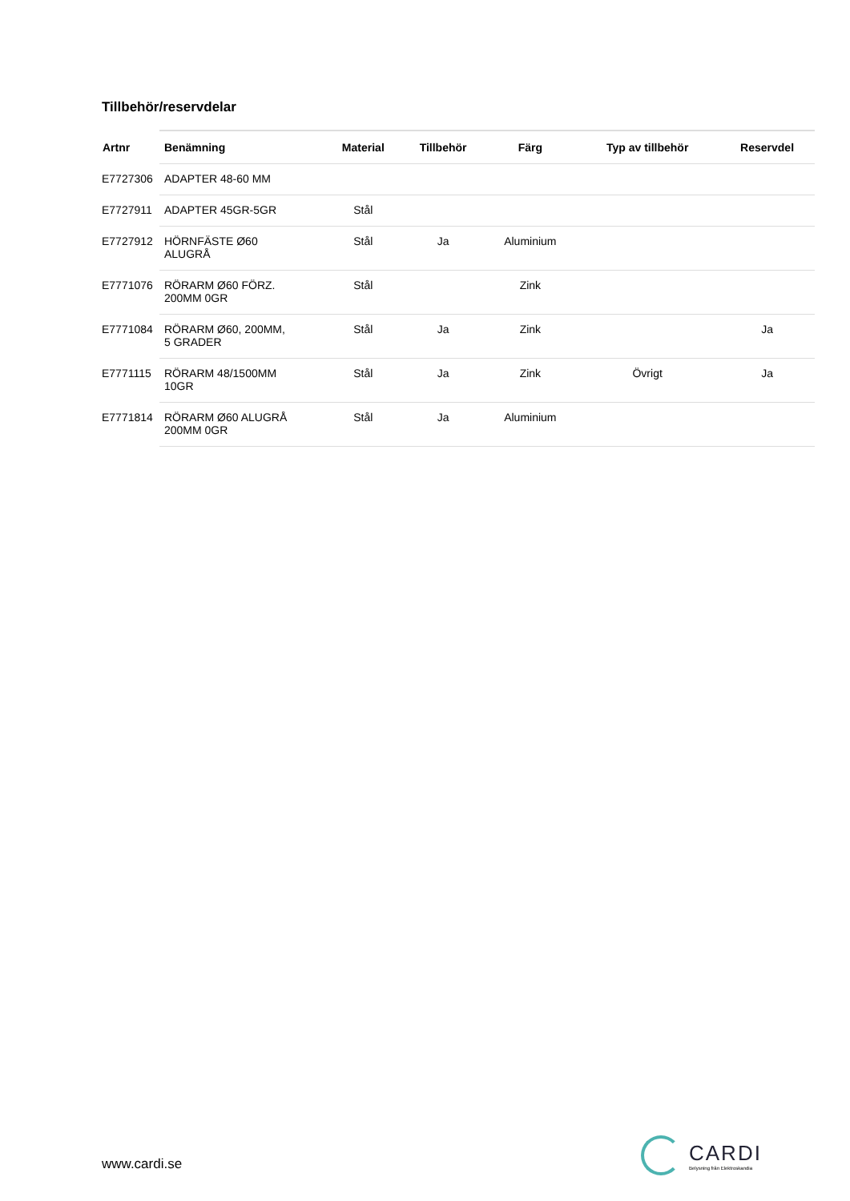Tillbehör/reservdelar
| Artnr | Benämning | Material | Tillbehör | Färg | Typ av tillbehör | Reservdel |
| --- | --- | --- | --- | --- | --- | --- |
| E7727306 | ADAPTER 48-60 MM | | | | | |
| E7727911 | ADAPTER 45GR-5GR | Stål | | | | |
| E7727912 | HÖRNFÄSTE Ø60 ALUGRÅ | Stål | Ja | Aluminium | | |
| E7771076 | RÖRARM Ø60 FÖRZ. 200MM 0GR | Stål | | Zink | | |
| E7771084 | RÖRARM Ø60, 200MM, 5 GRADER | Stål | Ja | Zink | | Ja |
| E7771115 | RÖRARM 48/1500MM 10GR | Stål | Ja | Zink | Övrigt | Ja |
| E7771814 | RÖRARM Ø60 ALUGRÅ 200MM 0GR | Stål | Ja | Aluminium | | |
www.cardi.se
CARDI
Belysning från Elektroskandia